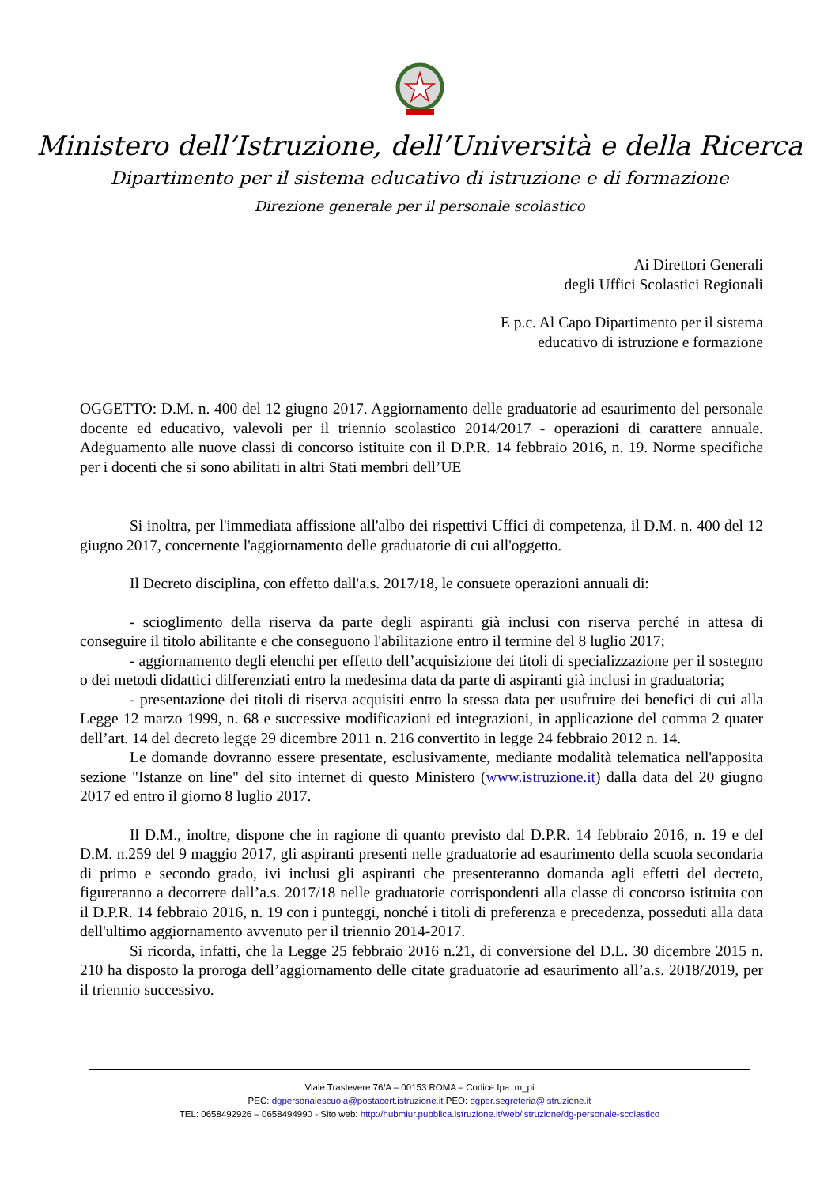Ministero dell’Istruzione, dell’Università e della Ricerca
Dipartimento per il sistema educativo di istruzione e di formazione
Direzione generale per il personale scolastico
Ai Direttori Generali
degli Uffici Scolastici Regionali
E p.c. Al Capo Dipartimento per il sistema
educativo di istruzione e formazione
OGGETTO: D.M. n. 400 del 12 giugno 2017. Aggiornamento delle graduatorie ad esaurimento del personale docente ed educativo, valevoli per il triennio scolastico 2014/2017 - operazioni di carattere annuale. Adeguamento alle nuove classi di concorso istituite con il D.P.R. 14 febbraio 2016, n. 19. Norme specifiche per i docenti che si sono abilitati in altri Stati membri dell’UE
Si inoltra, per l'immediata affissione all'albo dei rispettivi Uffici di competenza, il D.M. n. 400 del 12 giugno 2017, concernente l'aggiornamento delle graduatorie di cui all'oggetto.
Il Decreto disciplina, con effetto dall'a.s. 2017/18, le consuete operazioni annuali di:
- scioglimento della riserva da parte degli aspiranti già inclusi con riserva perché in attesa di conseguire il titolo abilitante e che conseguono l'abilitazione entro il termine del 8 luglio 2017;
- aggiornamento degli elenchi per effetto dell’acquisizione dei titoli di specializzazione per il sostegno o dei metodi didattici differenziati entro la medesima data da parte di aspiranti già inclusi in graduatoria;
- presentazione dei titoli di riserva acquisiti entro la stessa data per usufruire dei benefici di cui alla Legge 12 marzo 1999, n. 68 e successive modificazioni ed integrazioni, in applicazione del comma 2 quater dell’art. 14 del decreto legge 29 dicembre 2011 n. 216 convertito in legge 24 febbraio 2012 n. 14.
Le domande dovranno essere presentate, esclusivamente, mediante modalità telematica nell'apposita sezione "Istanze on line" del sito internet di questo Ministero (www.istruzione.it) dalla data del 20 giugno 2017 ed entro il giorno 8 luglio 2017.
Il D.M., inoltre, dispone che in ragione di quanto previsto dal D.P.R. 14 febbraio 2016, n. 19 e del D.M. n.259 del 9 maggio 2017, gli aspiranti presenti nelle graduatorie ad esaurimento della scuola secondaria di primo e secondo grado, ivi inclusi gli aspiranti che presenteranno domanda agli effetti del decreto, figureranno a decorrere dall’a.s. 2017/18 nelle graduatorie corrispondenti alla classe di concorso istituita con il D.P.R. 14 febbraio 2016, n. 19 con i punteggi, nonché i titoli di preferenza e precedenza, posseduti alla data dell'ultimo aggiornamento avvenuto per il triennio 2014-2017.
Si ricorda, infatti, che la Legge 25 febbraio 2016 n.21, di conversione del D.L. 30 dicembre 2015 n. 210 ha disposto la proroga dell’aggiornamento delle citate graduatorie ad esaurimento all’a.s. 2018/2019, per il triennio successivo.
Viale Trastevere 76/A – 00153 ROMA – Codice Ipa: m_pi
PEC: dgpersonalescuola@postacert.istruzione.it PEO: dgper.segreteria@istruzione.it
TEL: 0658492926 – 0658494990 - Sito web: http://hubmiur.pubblica.istruzione.it/web/istruzione/dg-personale-scolastico